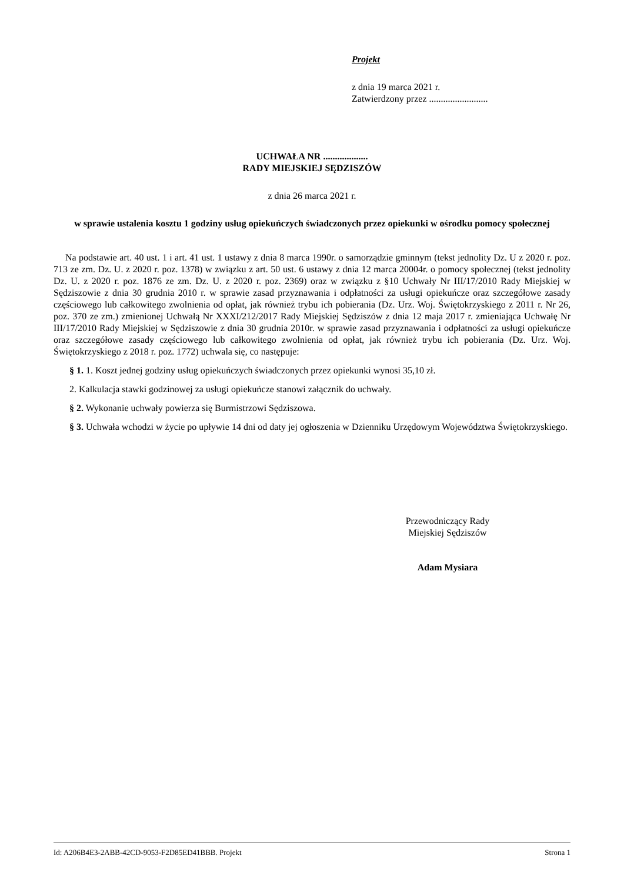Projekt
z dnia 19 marca 2021 r.
Zatwierdzony przez .........................
UCHWAŁA NR ...................
RADY MIEJSKIEJ SĘDZISZÓW
z dnia 26 marca 2021 r.
w sprawie ustalenia kosztu 1 godziny usług opiekuńczych świadczonych przez opiekunki w ośrodku pomocy społecznej
Na podstawie art. 40 ust. 1 i art. 41 ust. 1 ustawy z dnia 8 marca 1990r. o samorządzie gminnym (tekst jednolity Dz. U z 2020 r. poz. 713 ze zm. Dz. U. z 2020 r. poz. 1378) w związku z art. 50 ust. 6 ustawy z dnia 12 marca 20004r. o pomocy społecznej (tekst jednolity Dz. U. z 2020 r. poz. 1876 ze zm. Dz. U. z 2020 r. poz. 2369) oraz w związku z §10 Uchwały Nr III/17/2010 Rady Miejskiej w Sędziszowie z dnia 30 grudnia 2010 r. w sprawie zasad przyznawania i odpłatności za usługi opiekuńcze oraz szczegółowe zasady częściowego lub całkowitego zwolnienia od opłat, jak również trybu ich pobierania (Dz. Urz. Woj. Świętokrzyskiego z 2011 r. Nr 26, poz. 370 ze zm.) zmienionej Uchwałą Nr XXXI/212/2017 Rady Miejskiej Sędziszów z dnia 12 maja 2017 r. zmieniająca Uchwałę Nr III/17/2010 Rady Miejskiej w Sędziszowie z dnia 30 grudnia 2010r. w sprawie zasad przyznawania i odpłatności za usługi opiekuńcze oraz szczegółowe zasady częściowego lub całkowitego zwolnienia od opłat, jak również trybu ich pobierania (Dz. Urz. Woj. Świętokrzyskiego z 2018 r. poz. 1772) uchwala się, co następuje:
§ 1. 1. Koszt jednej godziny usług opiekuńczych świadczonych przez opiekunki wynosi 35,10 zł.
2. Kalkulacja stawki godzinowej za usługi opiekuńcze stanowi załącznik do uchwały.
§ 2. Wykonanie uchwały powierza się Burmistrzowi Sędziszowa.
§ 3. Uchwała wchodzi w życie po upływie 14 dni od daty jej ogłoszenia w Dzienniku Urzędowym Województwa Świętokrzyskiego.
Przewodniczący Rady
Miejskiej Sędziszów
Adam Mysiara
Id: A206B4E3-2ABB-42CD-9053-F2D85ED41BBB. Projekt Strona 1